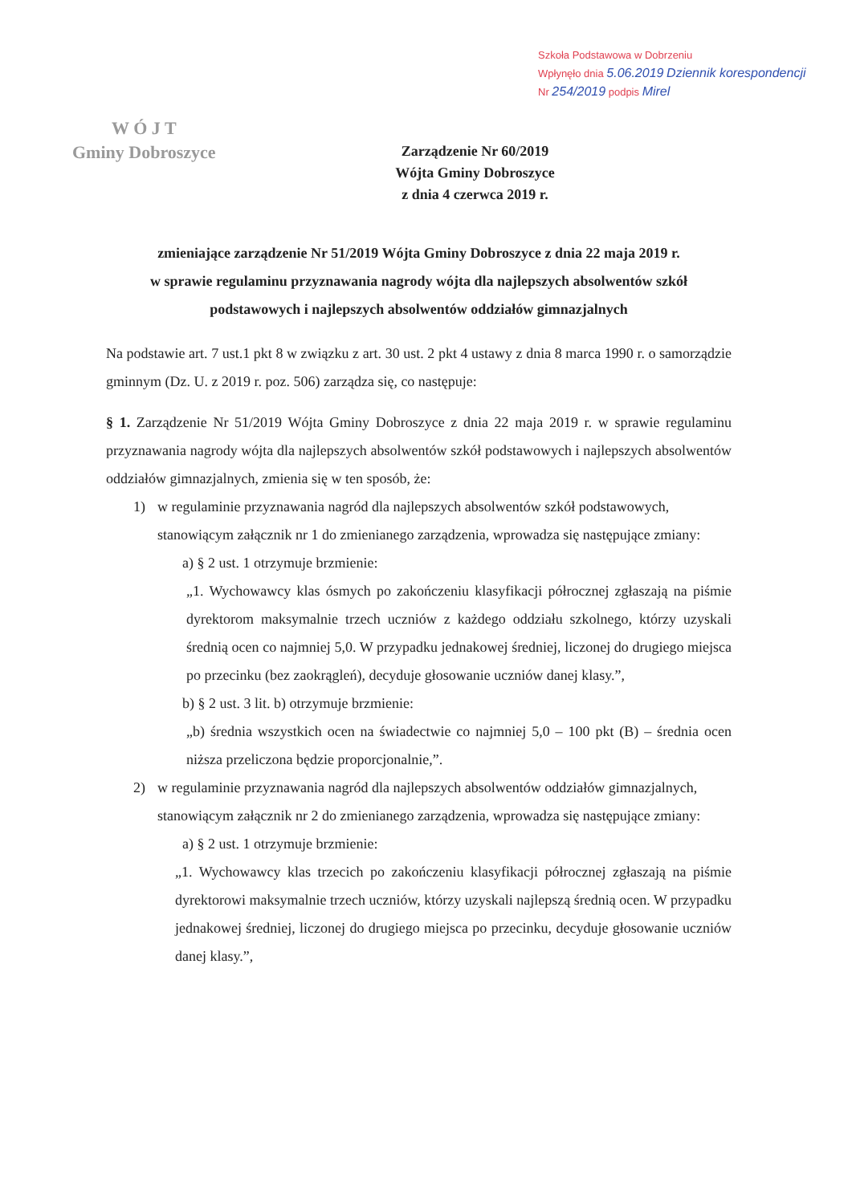Szkoła Podstawowa w Dobrzeniu
Wpłynęło dnia 5.06.2019 Dziennik korespondencji
Nr 254/2019 podpis Mirel
W Ó J T
Gminy Dobroszyce
Zarządzenie Nr 60/2019
Wójta Gminy Dobroszyce
z dnia 4 czerwca 2019 r.
zmieniające zarządzenie Nr 51/2019 Wójta Gminy Dobroszyce z dnia 22 maja 2019 r.
w sprawie regulaminu przyznawania nagrody wójta dla najlepszych absolwentów szkół podstawowych i najlepszych absolwentów oddziałów gimnazjalnych
Na podstawie art. 7 ust.1 pkt 8 w związku z art. 30 ust. 2 pkt 4 ustawy z dnia 8 marca 1990 r. o samorządzie gminnym (Dz. U. z 2019 r. poz. 506) zarządza się, co następuje:
§ 1. Zarządzenie Nr 51/2019 Wójta Gminy Dobroszyce z dnia 22 maja 2019 r. w sprawie regulaminu przyznawania nagrody wójta dla najlepszych absolwentów szkół podstawowych i najlepszych absolwentów oddziałów gimnazjalnych, zmienia się w ten sposób, że:
1) w regulaminie przyznawania nagród dla najlepszych absolwentów szkół podstawowych, stanowiącym załącznik nr 1 do zmienianego zarządzenia, wprowadza się następujące zmiany:
a) § 2 ust. 1 otrzymuje brzmienie:
„1. Wychowawcy klas ósmych po zakończeniu klasyfikacji półrocznej zgłaszają na piśmie dyrektorom maksymalnie trzech uczniów z każdego oddziału szkolnego, którzy uzyskali średnią ocen co najmniej 5,0. W przypadku jednakowej średniej, liczonej do drugiego miejsca po przecinku (bez zaokrągleń), decyduje głosowanie uczniów danej klasy.”,
b) § 2 ust. 3 lit. b) otrzymuje brzmienie:
„b) średnia wszystkich ocen na świadectwie co najmniej 5,0 – 100 pkt (B) – średnia ocen niższa przeliczona będzie proporcjonalnie,”.
2) w regulaminie przyznawania nagród dla najlepszych absolwentów oddziałów gimnazjalnych, stanowiącym załącznik nr 2 do zmienianego zarządzenia, wprowadza się następujące zmiany:
a) § 2 ust. 1 otrzymuje brzmienie:
„1. Wychowawcy klas trzecich po zakończeniu klasyfikacji półrocznej zgłaszają na piśmie dyrektorowi maksymalnie trzech uczniów, którzy uzyskali najlepszą średnią ocen. W przypadku jednakowej średniej, liczonej do drugiego miejsca po przecinku, decyduje głosowanie uczniów danej klasy.”,